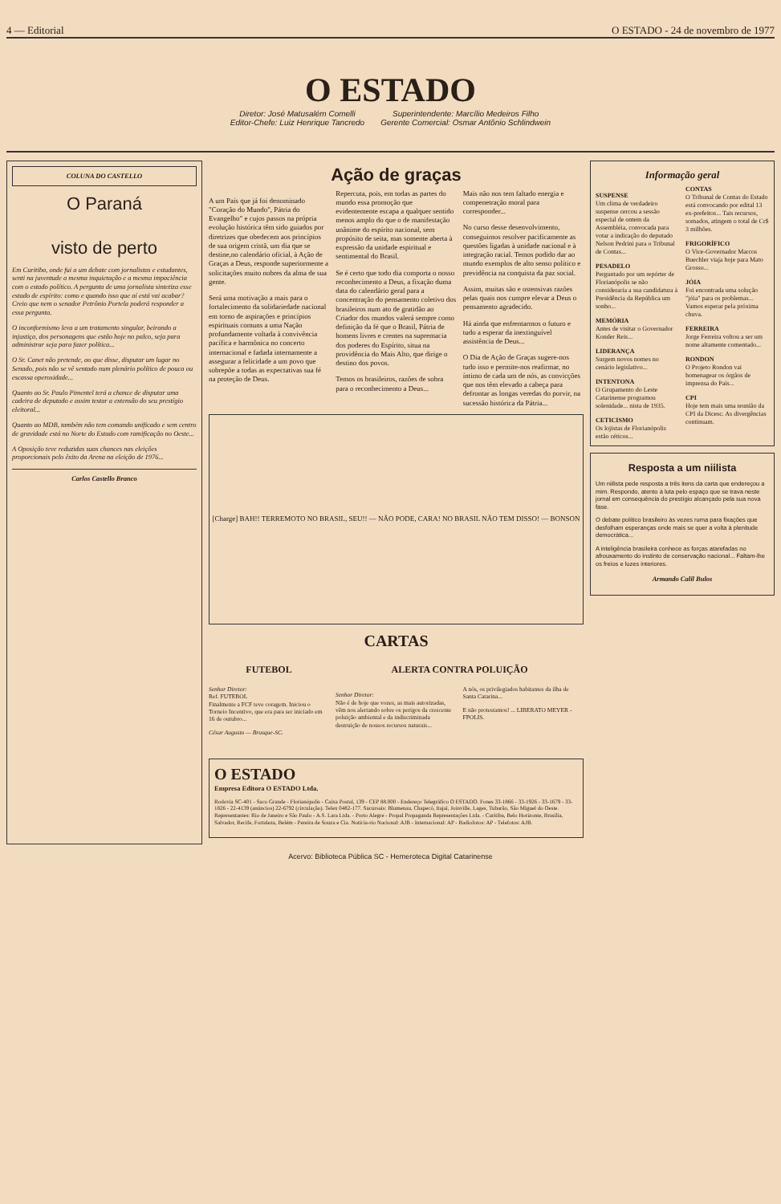4 — Editorial O ESTADO - 24 de novembro de 1977
O ESTADO
Diretor: José Matusalém Comelli
Editor-Chefe: Luiz Henrique Tancredo
Superintendente: Marcílio Medeiros Filho
Gerente Comercial: Osmar Antônio Schlindwein
COLUNA DO CASTELLO
O Paraná
visto de perto
Em Curitiba, onde fui a um debate com jornalistas e estudantes, senti na juventude a mesma inquietação e a mesma impaciência com o estado político. A pergunta de uma jornalista sintetiza esse estado de espírito: como e quando isso que aí está vai acabar? Creio que nem o senador Petrônio Portela poderá responder a essa pergunta.
O inconformismo leva a um tratamento singular, beirando a injustiça, dos personagens que estão hoje no palco, seja para administrar seja para fazer política...
O Sr. Canet não pretende, ao que disse, disputar um lugar no Senado, pois não se vê sentado num plenário político de pouca ou escassa operosidade...
Quanto ao Sr. Paulo Pimentel terá a chance de disputar uma cadeira de deputado e assim testar a extensão do seu prestígio eleitoral...
Quanto ao MDB, também não tem comando unificado e sem centro de gravidade está no Norte do Estado com ramificação no Oeste...
A Oposição teve reduzidas suas chances nas eleições proporcionais pelo êxito da Arena na eleição de 1976...
Carlos Castello Branco
Ação de graças
A um País que já foi denominado "Coração do Mundo", Pátria do Evangelho" e cujos passos na própria evolução histórica têm sido guiados por diretrizes que obedecem aos princípios de sua origem cristã, um dia que se destine,no calendário oficial, à Ação de Graças a Deus, responde superiormente a solicitações muito nobres da alma de sua gente.
Será uma motivação a mais para o fortalecimento da solidariedade nacional em torno de aspirações e princípios espirituais comuns a uma Nação profundamente voltada à convivência pacífica e harmônica no concerto internacional e fadada internamente a assegurar a felicidade a um povo que sobrepõe a todas as expectativas sua fé na proteção de Deus.
Repercuta, pois, em todas as partes do mundo essa promoção que evidentemente escapa a qualquer sentido menos amplo do que o de manifestação unânime do espírito nacional, sem propósito de seita, mas somente aberta à expressão da unidade espiritual e sentimental do Brasil.
Se é certo que todo dia comporta o nosso reconhecimento a Deus, a fixação duma data do calendário geral para a concentração do pensamento coletivo dos brasileiros num ato de gratidão ao Criador dos mundos valerá sempre como definição da fé que o Brasil, Pátria de homens livres e crentes na supremacia dos poderes do Espírito, situa na providência do Mais Alto, que dirige o destino dos povos.
Temos os brasileiros, razões de sobra para o reconhecimento a Deus...
Mais não nos tem faltado energia e compenetração moral para corresponder...
No curso desse desenvolvimento, conseguimos resolver pacificamente as questões ligadas à unidade nacional e à integração racial. Temos podido dar ao mundo exemplos de alto senso político e previdência na conquista da paz social.
Assim, muitas são e ostensivas razões pelas quais nos cumpre elevar a Deus o pensamento agradecido.
Há ainda que enfrentarmos o futuro e tudo a esperar da inextinguível assistência de Deus...
O Dia de Ação de Graças sugere-nos tudo isso e permite-nos reafirmar, no íntimo de cada um de nós, as convicções que nos têm elevado a cabeça para defrontar as longas veredas do porvir, na sucessão histórica da Pátria...
[Charge] BAH!! TERREMOTO NO BRASIL, SEU!! — NÃO PODE, CARA! NO BRASIL NÃO TEM DISSO! — BONSON
CARTAS
FUTEBOL
Senhor Diretor:
Ref. FUTEBOL
Finalmente a FCF teve coragem. Iniciou o Torneio Incentivo, que era para ser iniciado em 16 de outubro...
César Augusto — Brusque-SC.
ALERTA CONTRA POLUIÇÃO
Senhor Diretor:
Não é de hoje que vozes, as mais autorizadas, vêm nos alertando sobre os perigos da crescente poluição ambiental e da indiscriminada destruição de nossos recursos naturais...
A nós, os privilegiados habitantes da ilha de Santa Catarina...
E não protestamos! ... LIBERATO MEYER - FPOLIS.
O ESTADO
Empresa Editora O ESTADO Ltda.
Rodovia SC-401 - Saco Grande - Florianópolis - Caixa Postal, 139 - CEP 88.000 - Endereço Telegráfico O ESTADO. Fones 33-1866 - 33-1926 - 33-1679 - 33-1826 - 22-4139 (anúncios) 22-6792 (circulação). Telex 0482-177. Sucursais: Blumenau, Chapecó, Itajaí, Joinville, Lages, Tubarão, São Miguel do Oeste. Representantes: Rio de Janeiro e São Paulo - A.S. Lara Ltda. - Porto Alegre - Propal Propaganda Representações Ltda. - Curitiba, Belo Horizonte, Brasília, Salvador, Recife, Fortaleza, Belém - Pereira de Souza e Cia. Notícia-rio Nacional: AJB - Internacional: AP - Radiofotos: AP - Telefotos: AJB.
Informação geral
SUSPENSE
Um clima de verdadeiro suspense cercou a sessão especial de ontem da Assembléia, convocada para votar a indicação do deputado Nelson Pedrini para o Tribunal de Contas...
PESADELO
Perguntado por um repórter de Florianópolis se não consideraria a sua candidatura à Presidência da República um sonho...
MEMÓRIA
Antes de visitar o Governador Konder Reis...
LIDERANÇA
Surgem novos nomes no cenário legislativo...
INTENTONA
O Grupamento do Leste Catarinense programou solenidade... nista de 1935.
CETICISMO
Os lojistas de Florianópolis estão céticos...
CONTAS
O Tribunal de Contas do Estado está convocando por edital 13 ex-prefeitos... Tais recursos, somados, atingem o total de Cr$ 3 milhões.
FRIGORÍFICO
O Vice-Governador Marcos Buechler viaja hoje para Mato Grosso...
JÓIA
Foi encontrada uma solução "jóia" para os problemas... Vamos esperar pela próxima chuva.
FERREIRA
Jorge Ferreira voltou a ser um nome altamente comentado...
RONDON
O Projeto Rondon vai homenagear os órgãos de imprensa do País...
CPI
Hoje tem mais uma reunião da CPI da Dicesc. As divergências continuam.
Resposta a um niilista
Um niilista pede resposta a três itens da carta que endereçou a mim. Respondo, atento à luta pelo espaço que se trava neste jornal em consequência do prestígio alcançado pela sua nova fase.
O debate político brasileiro às vezes ruma para fixações que desfolham esperanças onde mais se quer a volta à plenitude democrática...
A inteligência brasileira conhece as forças atarefadas no afrouxamento do instinto de conservação nacional... Faltam-lhe os freios e luzes interiores.
Armando Calil Bulos
Acervo: Biblioteca Pública SC - Hemeroteca Digital Catarinense